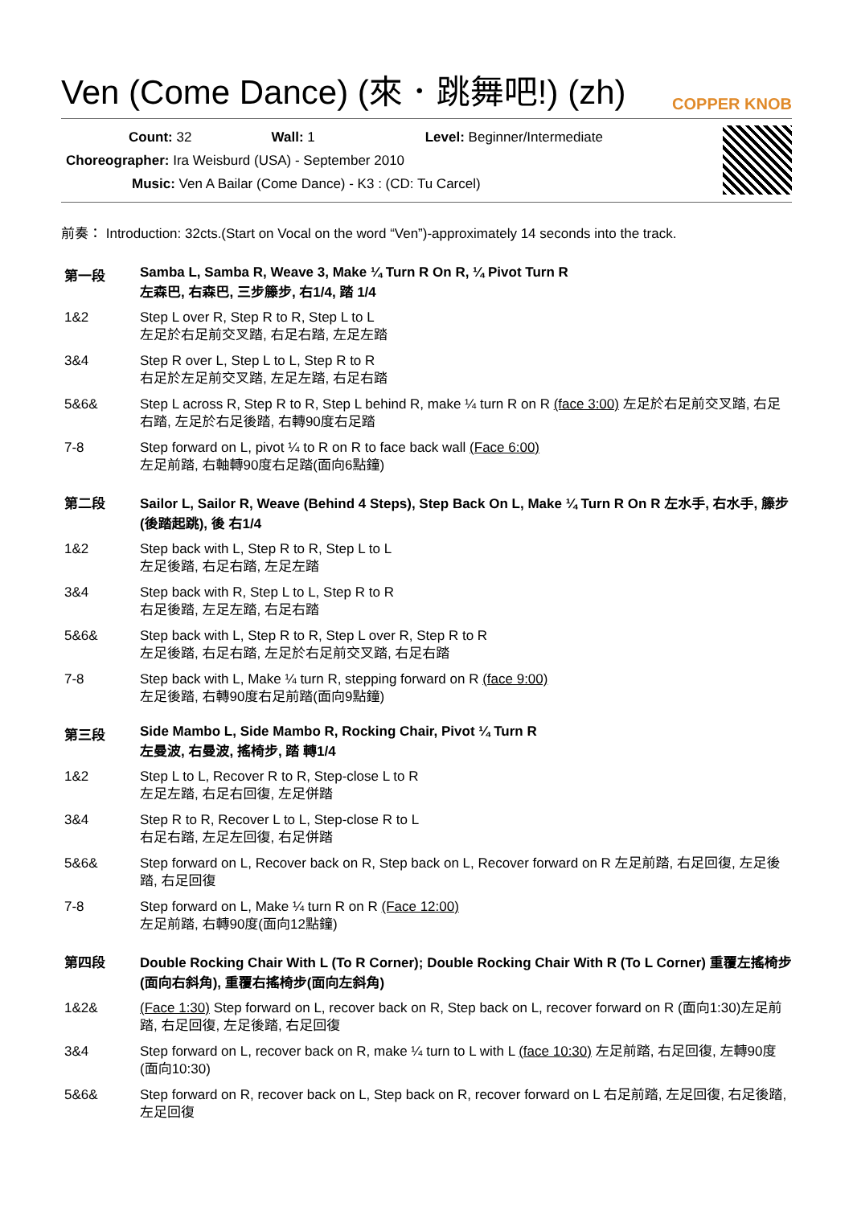Ven (Come Dance) (來．跳舞吧!) (zh)
COPPER KNOB
Count: 32 Wall: 1 Level: Beginner/Intermediate
Choreographer: Ira Weisburd (USA) - September 2010
Music: Ven A Bailar (Come Dance) - K3 : (CD: Tu Carcel)
前奏： Introduction: 32cts.(Start on Vocal on the word “Ven”)-approximately 14 seconds into the track.
第一段 Samba L, Samba R, Weave 3, Make ¼ Turn R On R, ¼ Pivot Turn R
左森巴, 右森巴, 三步籐步, 右1/4, 踏 1/4
1&2 Step L over R, Step R to R, Step L to L
左足於右足前交叉踏, 右足右踏, 左足左踏
3&4 Step R over L, Step L to L, Step R to R
右足於左足前交叉踏, 左足左踏, 右足右踏
5&6& Step L across R, Step R to R, Step L behind R, make ¼ turn R on R (face 3:00) 左足於右足前交叉踏, 右足右踏, 左足於右足後踏, 右轉90度右足踏
7-8 Step forward on L, pivot ¼ to R on R to face back wall (Face 6:00)
左足前踏, 右軸轉90度右足踏(面向6點鐘)
第二段 Sailor L, Sailor R, Weave (Behind 4 Steps), Step Back On L, Make ¼ Turn R On R 左水手, 右水手, 籐步(後踏起跳), 後 右1/4
1&2 Step back with L, Step R to R, Step L to L
左足後踏, 右足右踏, 左足左踏
3&4 Step back with R, Step L to L, Step R to R
右足後踏, 左足左踏, 右足右踏
5&6& Step back with L, Step R to R, Step L over R, Step R to R
左足後踏, 右足右踏, 左足於右足前交叉踏, 右足右踏
7-8 Step back with L, Make ¼ turn R, stepping forward on R (face 9:00)
左足後踏, 右轉90度右足前踏(面向9點鐘)
第三段 Side Mambo L, Side Mambo R, Rocking Chair, Pivot ¼ Turn R
左曼波, 右曼波, 搖椅步, 踏 轉1/4
1&2 Step L to L, Recover R to R, Step-close L to R
左足左踏, 右足右回復, 左足併踏
3&4 Step R to R, Recover L to L, Step-close R to L
右足右踏, 左足左回復, 右足併踏
5&6& Step forward on L, Recover back on R, Step back on L, Recover forward on R 左足前踏, 右足回復, 左足後踏, 右足回復
7-8 Step forward on L, Make ¼ turn R on R (Face 12:00)
左足前踏, 右轉90度(面向12點鐘)
第四段 Double Rocking Chair With L (To R Corner); Double Rocking Chair With R (To L Corner) 重覆左搖椅步(面向右斜角), 重覆右搖椅步(面向左斜角)
1&2& (Face 1:30) Step forward on L, recover back on R, Step back on L, recover forward on R (面向1:30)左足前踏, 右足回復, 左足後踏, 右足回復
3&4 Step forward on L, recover back on R, make ¼ turn to L with L (face 10:30) 左足前踏, 右足回復, 左轉90度(面向10:30)
5&6& Step forward on R, recover back on L, Step back on R, recover forward on L 右足前踏, 左足回復, 右足後踏, 左足回復